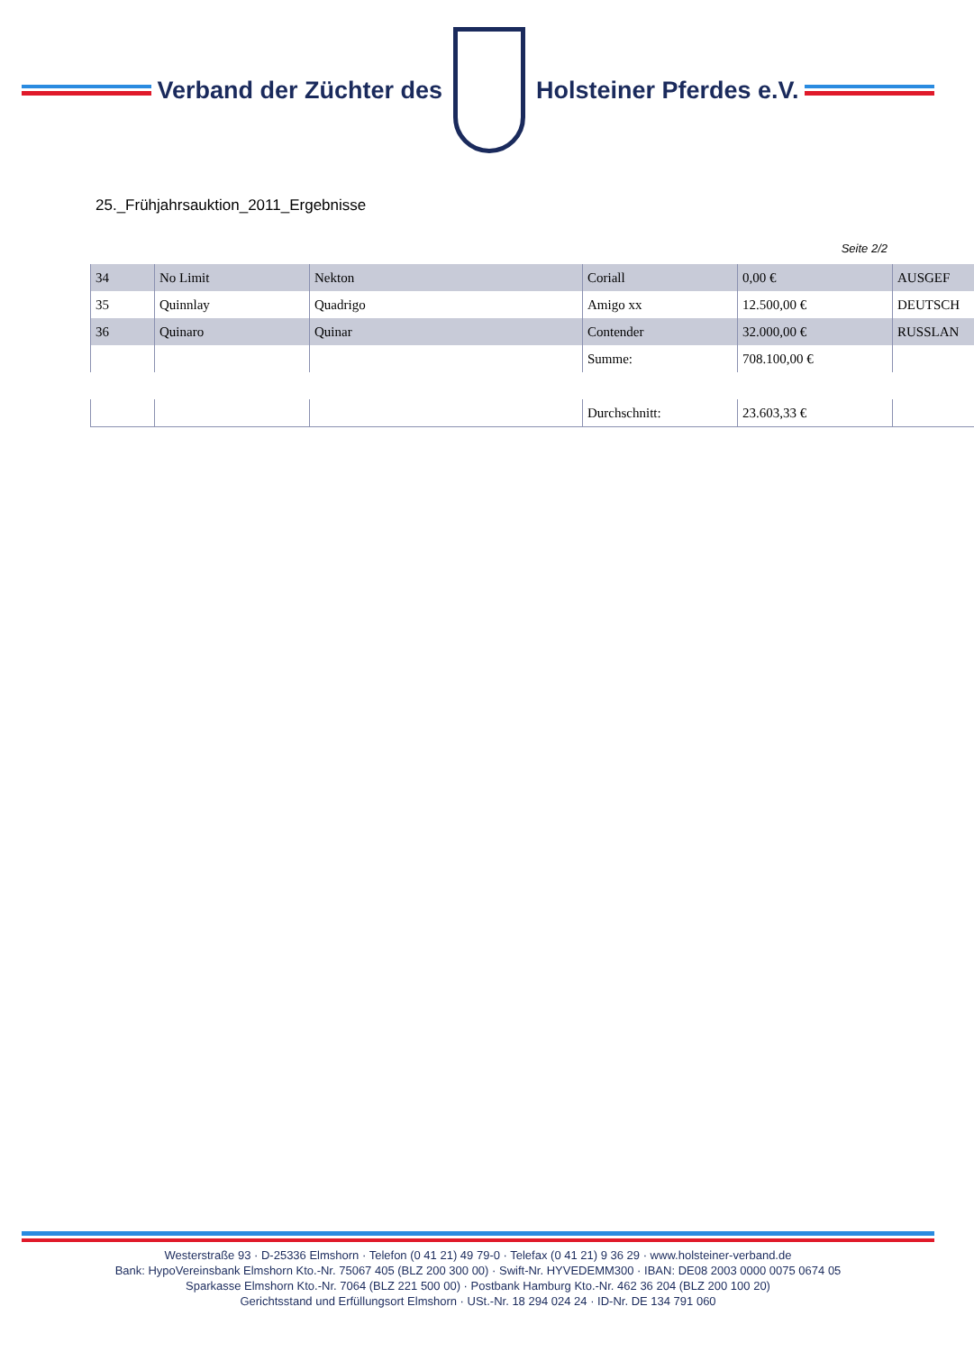Verband der Züchter des Holsteiner Pferdes e.V.
25._Frühjahrsauktion_2011_Ergebnisse
Seite 2/2
| 34 | No Limit | Nekton | Coriall | 0,00 € | AUSGEF |
| 35 | Quinnlay | Quadrigo | Amigo xx | 12.500,00 € | DEUTSCH |
| 36 | Quinaro | Quinar | Contender | 32.000,00 € | RUSSLAN |
| | | | Summe: | 708.100,00 € | |
| | | | Durchschnitt: | 23.603,33 € | |
Westerstraße 93 · D-25336 Elmshorn · Telefon (0 41 21) 49 79-0 · Telefax (0 41 21) 9 36 29 · www.holsteiner-verband.de
Bank: HypoVereinsbank Elmshorn Kto.-Nr. 75067 405 (BLZ 200 300 00) · Swift-Nr. HYVEDEMM300 · IBAN: DE08 2003 0000 0075 0674 05
Sparkasse Elmshorn Kto.-Nr. 7064 (BLZ 221 500 00) · Postbank Hamburg Kto.-Nr. 462 36 204 (BLZ 200 100 20)
Gerichtsstand und Erfüllungsort Elmshorn · USt.-Nr. 18 294 024 24 · ID-Nr. DE 134 791 060